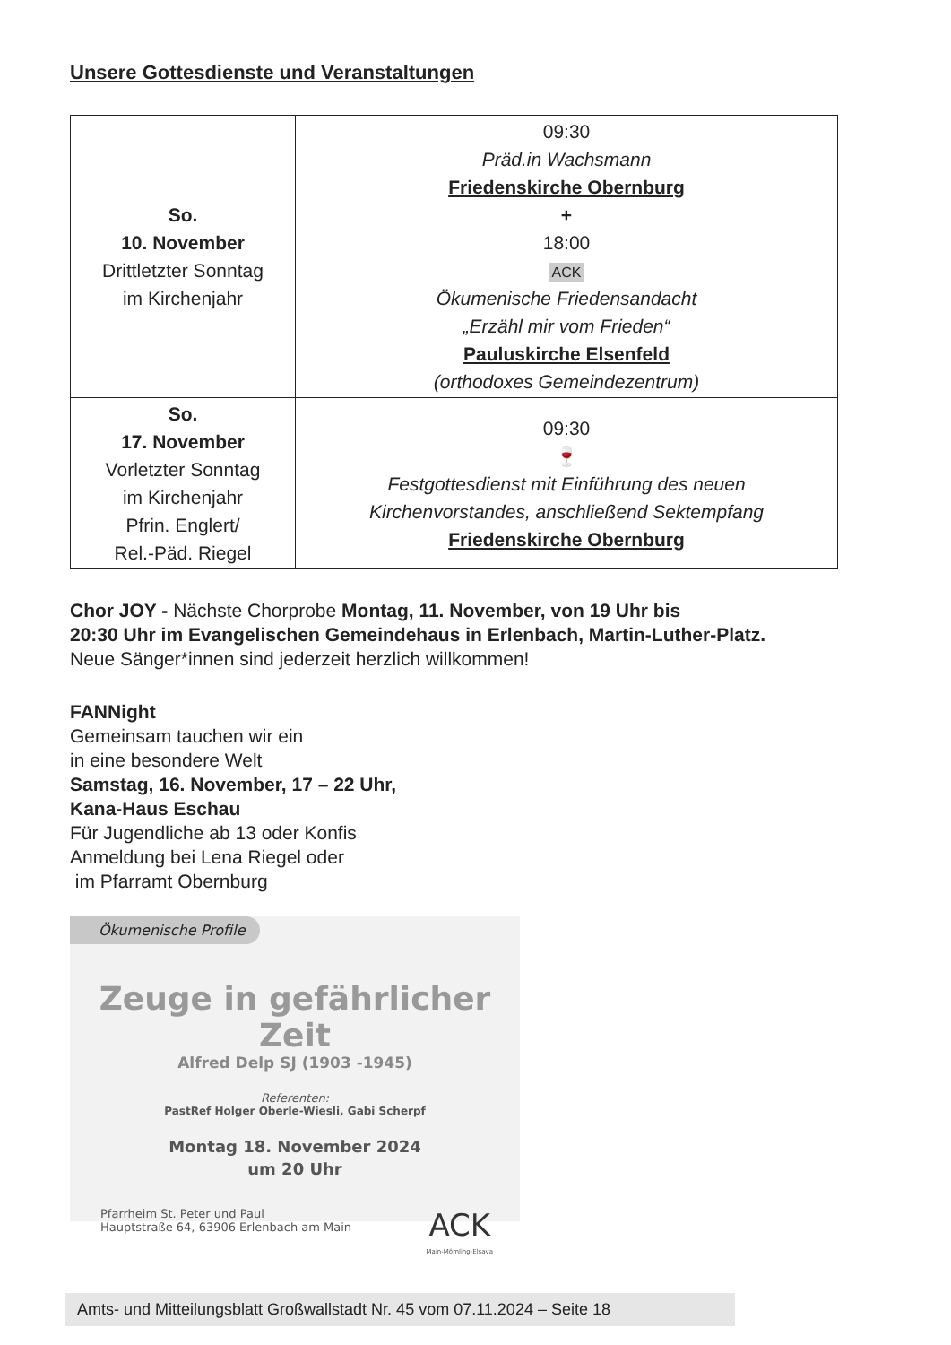Unsere Gottesdienste und Veranstaltungen
| So. 10. November Drittletzter Sonntag im Kirchenjahr | 09:30 Präd.in Wachsmann Friedenskirche Obernburg + 18:00 ACK Ökumenische Friedensandacht „Erzähl mir vom Frieden“ Pauluskirche Elsenfeld (orthodoxes Gemeindezentrum) |
| So. 17. November Vorletzter Sonntag im Kirchenjahr Pfrin. Englert/ Rel.-Päd. Riegel | 09:30 🍷 Festgottesdienst mit Einführung des neuen Kirchenvorstandes, anschließend Sektempfang Friedenskirche Obernburg |
Chor JOY - Nächste Chorprobe Montag, 11. November, von 19 Uhr bis
20:30 Uhr im Evangelischen Gemeindehaus in Erlenbach, Martin-Luther-Platz.
Neue Sänger*innen sind jederzeit herzlich willkommen!
FANNight
Gemeinsam tauchen wir ein
in eine besondere Welt
Samstag, 16. November, 17 – 22 Uhr,
Kana-Haus Eschau
Für Jugendliche ab 13 oder Konfis
Anmeldung bei Lena Riegel oder
im Pfarramt Obernburg
Ökumenische Profile
Zeuge in gefährlicher Zeit
Alfred Delp SJ (1903 -1945)
Referenten:
PastRef Holger Oberle-Wiesli, Gabi Scherpf
Montag 18. November 2024
um 20 Uhr
Pfarrheim St. Peter und Paul
Hauptstraße 64, 63906 Erlenbach am Main
ACK
Main-Mömling-Elsava
Amts- und Mitteilungsblatt Großwallstadt Nr. 45 vom 07.11.2024 – Seite 18